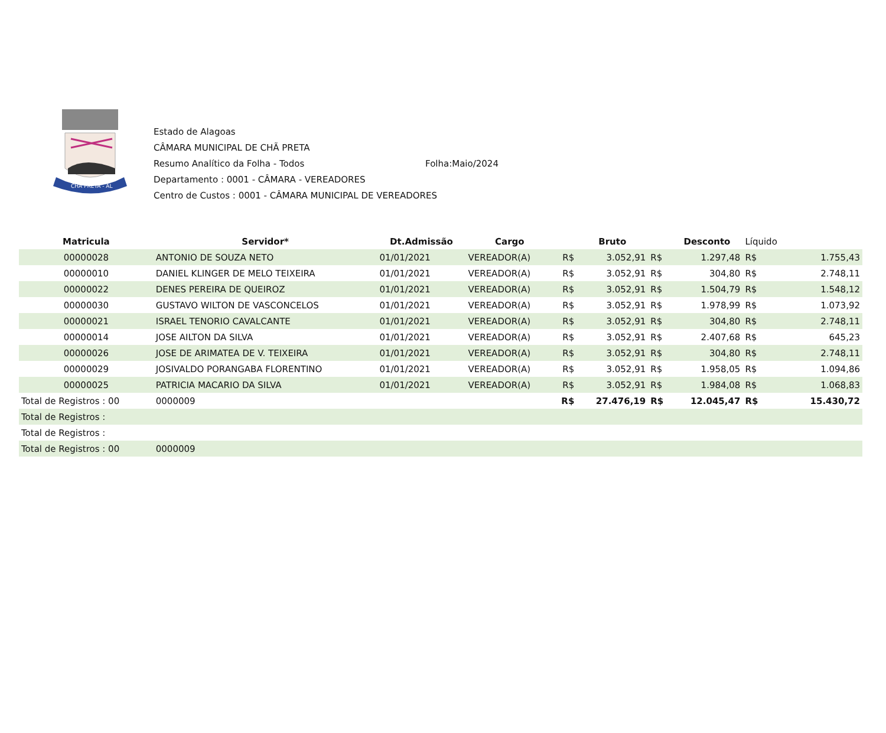CHÃ PRETA - AL
Estado de Alagoas
CÂMARA MUNICIPAL DE CHÃ PRETA
Resumo Analítico da Folha - Todos Folha:Maio/2024
Departamento : 0001 - CÂMARA - VEREADORES
Centro de Custos : 0001 - CÂMARA MUNICIPAL DE VEREADORES
| Matricula | Servidor* | Dt.Admissão | Cargo | | Bruto | | Desconto | Líquido | |
| --- | --- | --- | --- | --- | --- | --- | --- | --- | --- |
| 00000028 | ANTONIO DE SOUZA NETO | 01/01/2021 | VEREADOR(A) | R$ | 3.052,91 | R$ | 1.297,48 | R$ | 1.755,43 |
| 00000010 | DANIEL KLINGER DE MELO TEIXEIRA | 01/01/2021 | VEREADOR(A) | R$ | 3.052,91 | R$ | 304,80 | R$ | 2.748,11 |
| 00000022 | DENES PEREIRA DE QUEIROZ | 01/01/2021 | VEREADOR(A) | R$ | 3.052,91 | R$ | 1.504,79 | R$ | 1.548,12 |
| 00000030 | GUSTAVO WILTON DE VASCONCELOS | 01/01/2021 | VEREADOR(A) | R$ | 3.052,91 | R$ | 1.978,99 | R$ | 1.073,92 |
| 00000021 | ISRAEL TENORIO CAVALCANTE | 01/01/2021 | VEREADOR(A) | R$ | 3.052,91 | R$ | 304,80 | R$ | 2.748,11 |
| 00000014 | JOSE AILTON DA SILVA | 01/01/2021 | VEREADOR(A) | R$ | 3.052,91 | R$ | 2.407,68 | R$ | 645,23 |
| 00000026 | JOSE DE ARIMATEA DE V. TEIXEIRA | 01/01/2021 | VEREADOR(A) | R$ | 3.052,91 | R$ | 304,80 | R$ | 2.748,11 |
| 00000029 | JOSIVALDO PORANGABA FLORENTINO | 01/01/2021 | VEREADOR(A) | R$ | 3.052,91 | R$ | 1.958,05 | R$ | 1.094,86 |
| 00000025 | PATRICIA MACARIO DA SILVA | 01/01/2021 | VEREADOR(A) | R$ | 3.052,91 | R$ | 1.984,08 | R$ | 1.068,83 |
| Total de Registros : 00 | 0000009 | | | R$ | 27.476,19 | R$ | 12.045,47 | R$ | 15.430,72 |
| Total de Registros : | | | | | | | | | |
| Total de Registros : | | | | | | | | | |
| Total de Registros : 00 | 0000009 | | | | | | | | |